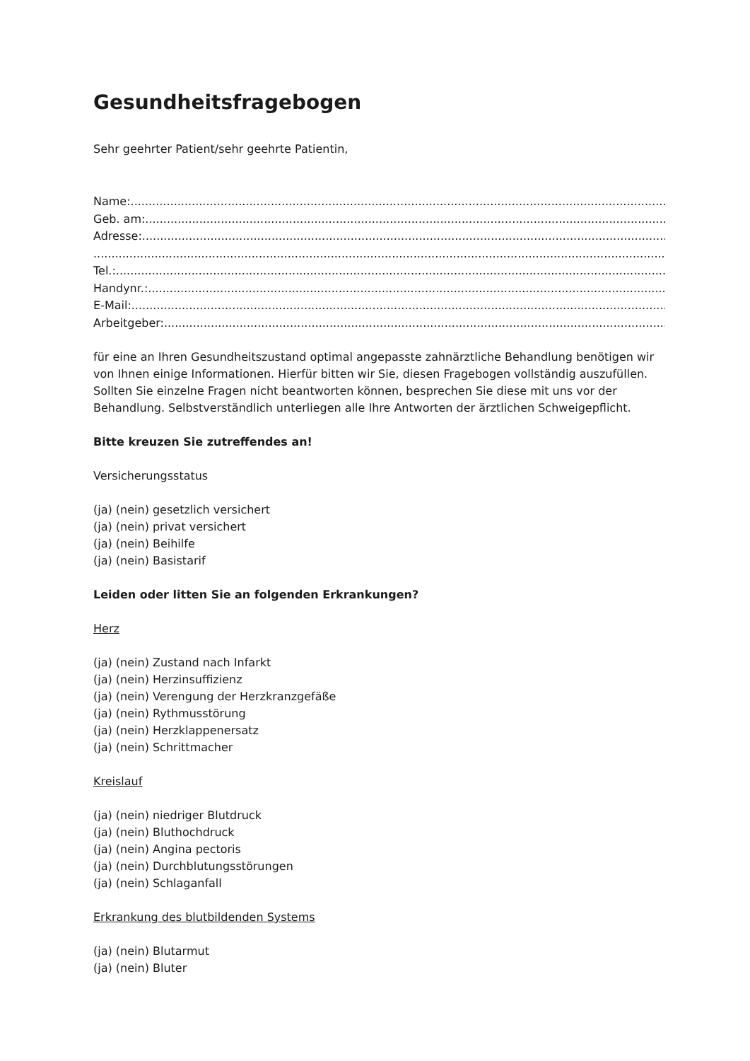Gesundheitsfragebogen
Sehr geehrter Patient/sehr geehrte Patientin,
Name:....................................................................................................................................................................
Geb. am:....................................................................................................................................................................
Adresse:....................................................................................................................................................................
....................................................................................................................................................................
Tel.:....................................................................................................................................................................
Handynr.:....................................................................................................................................................................
E-Mail:....................................................................................................................................................................
Arbeitgeber:....................................................................................................................................................................
für eine an Ihren Gesundheitszustand optimal angepasste zahnärztliche Behandlung benötigen wir von Ihnen einige Informationen. Hierfür bitten wir Sie, diesen Fragebogen vollständig auszufüllen. Sollten Sie einzelne Fragen nicht beantworten können, besprechen Sie diese mit uns vor der Behandlung. Selbstverständlich unterliegen alle Ihre Antworten der ärztlichen Schweigepflicht.
Bitte kreuzen Sie zutreffendes an!
Versicherungsstatus
(ja) (nein) gesetzlich versichert
(ja) (nein) privat versichert
(ja) (nein) Beihilfe
(ja) (nein) Basistarif
Leiden oder litten Sie an folgenden Erkrankungen?
Herz
(ja) (nein) Zustand nach Infarkt
(ja) (nein) Herzinsuffizienz
(ja) (nein) Verengung der Herzkranzgefäße
(ja) (nein) Rythmusstörung
(ja) (nein) Herzklappenersatz
(ja) (nein) Schrittmacher
Kreislauf
(ja) (nein) niedriger Blutdruck
(ja) (nein) Bluthochdruck
(ja) (nein) Angina pectoris
(ja) (nein) Durchblutungsstörungen
(ja) (nein) Schlaganfall
Erkrankung des blutbildenden Systems
(ja) (nein) Blutarmut
(ja) (nein) Bluter